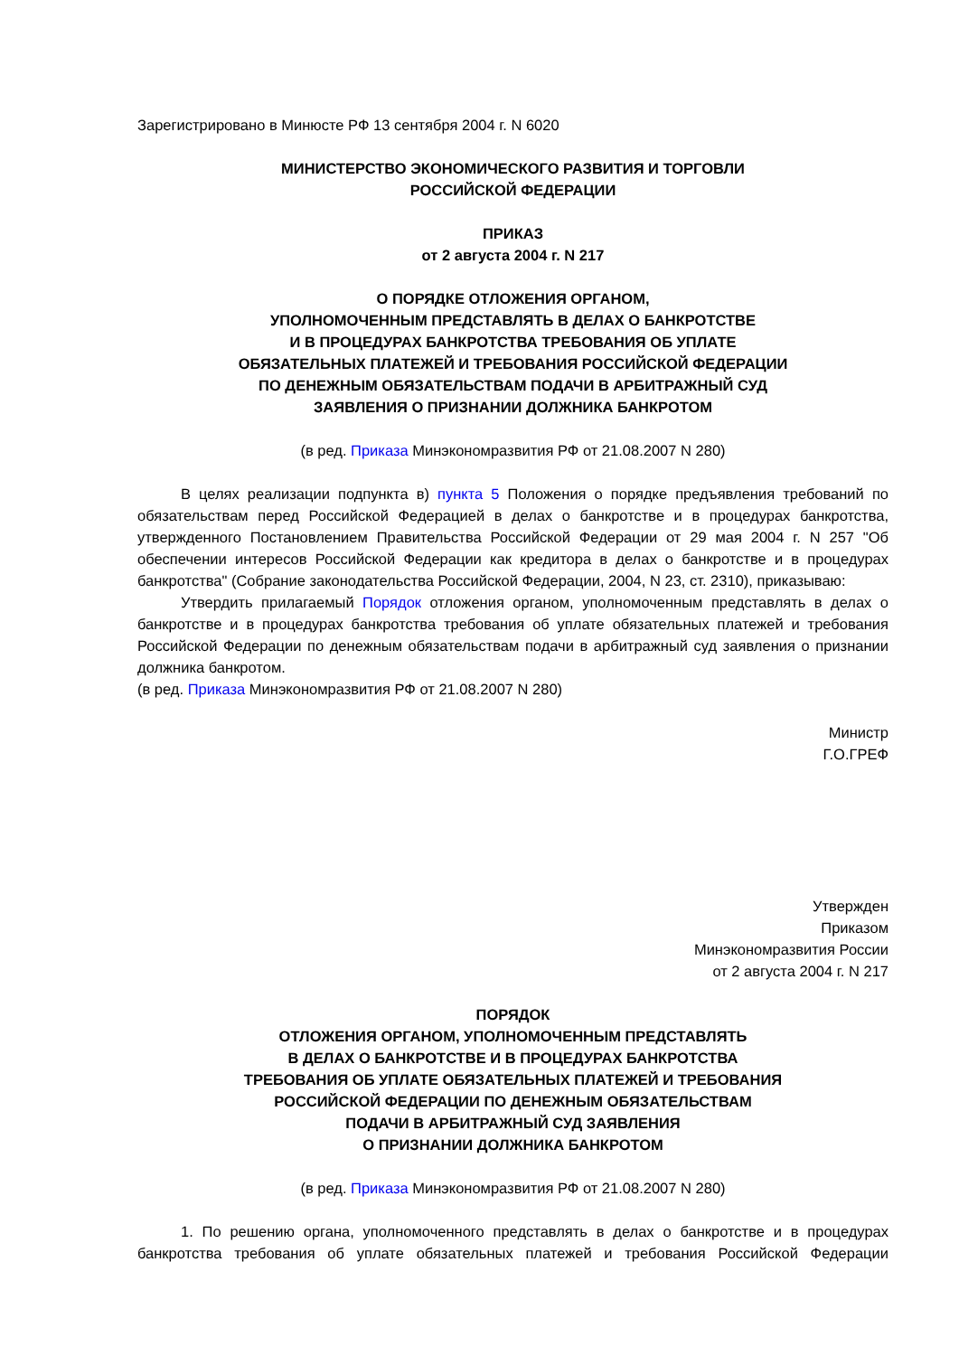Зарегистрировано в Минюсте РФ 13 сентября 2004 г. N 6020
МИНИСТЕРСТВО ЭКОНОМИЧЕСКОГО РАЗВИТИЯ И ТОРГОВЛИ
РОССИЙСКОЙ ФЕДЕРАЦИИ
ПРИКАЗ
от 2 августа 2004 г. N 217
О ПОРЯДКЕ ОТЛОЖЕНИЯ ОРГАНОМ,
УПОЛНОМОЧЕННЫМ ПРЕДСТАВЛЯТЬ В ДЕЛАХ О БАНКРОТСТВЕ
И В ПРОЦЕДУРАХ БАНКРОТСТВА ТРЕБОВАНИЯ ОБ УПЛАТЕ
ОБЯЗАТЕЛЬНЫХ ПЛАТЕЖЕЙ И ТРЕБОВАНИЯ РОССИЙСКОЙ ФЕДЕРАЦИИ
ПО ДЕНЕЖНЫМ ОБЯЗАТЕЛЬСТВАМ ПОДАЧИ В АРБИТРАЖНЫЙ СУД
ЗАЯВЛЕНИЯ О ПРИЗНАНИИ ДОЛЖНИКА БАНКРОТОМ
(в ред. Приказа Минэкономразвития РФ от 21.08.2007 N 280)
В целях реализации подпункта в) пункта 5 Положения о порядке предъявления требований по обязательствам перед Российской Федерацией в делах о банкротстве и в процедурах банкротства, утвержденного Постановлением Правительства Российской Федерации от 29 мая 2004 г. N 257 "Об обеспечении интересов Российской Федерации как кредитора в делах о банкротстве и в процедурах банкротства" (Собрание законодательства Российской Федерации, 2004, N 23, ст. 2310), приказываю:
Утвердить прилагаемый Порядок отложения органом, уполномоченным представлять в делах о банкротстве и в процедурах банкротства требования об уплате обязательных платежей и требования Российской Федерации по денежным обязательствам подачи в арбитражный суд заявления о признании должника банкротом.
(в ред. Приказа Минэкономразвития РФ от 21.08.2007 N 280)
Министр
Г.О.ГРЕФ
Утвержден
Приказом
Минэкономразвития России
от 2 августа 2004 г. N 217
ПОРЯДОК
ОТЛОЖЕНИЯ ОРГАНОМ, УПОЛНОМОЧЕННЫМ ПРЕДСТАВЛЯТЬ
В ДЕЛАХ О БАНКРОТСТВЕ И В ПРОЦЕДУРАХ БАНКРОТСТВА
ТРЕБОВАНИЯ ОБ УПЛАТЕ ОБЯЗАТЕЛЬНЫХ ПЛАТЕЖЕЙ И ТРЕБОВАНИЯ
РОССИЙСКОЙ ФЕДЕРАЦИИ ПО ДЕНЕЖНЫМ ОБЯЗАТЕЛЬСТВАМ
ПОДАЧИ В АРБИТРАЖНЫЙ СУД ЗАЯВЛЕНИЯ
О ПРИЗНАНИИ ДОЛЖНИКА БАНКРОТОМ
(в ред. Приказа Минэкономразвития РФ от 21.08.2007 N 280)
1. По решению органа, уполномоченного представлять в делах о банкротстве и в процедурах банкротства требования об уплате обязательных платежей и требования Российской Федерации